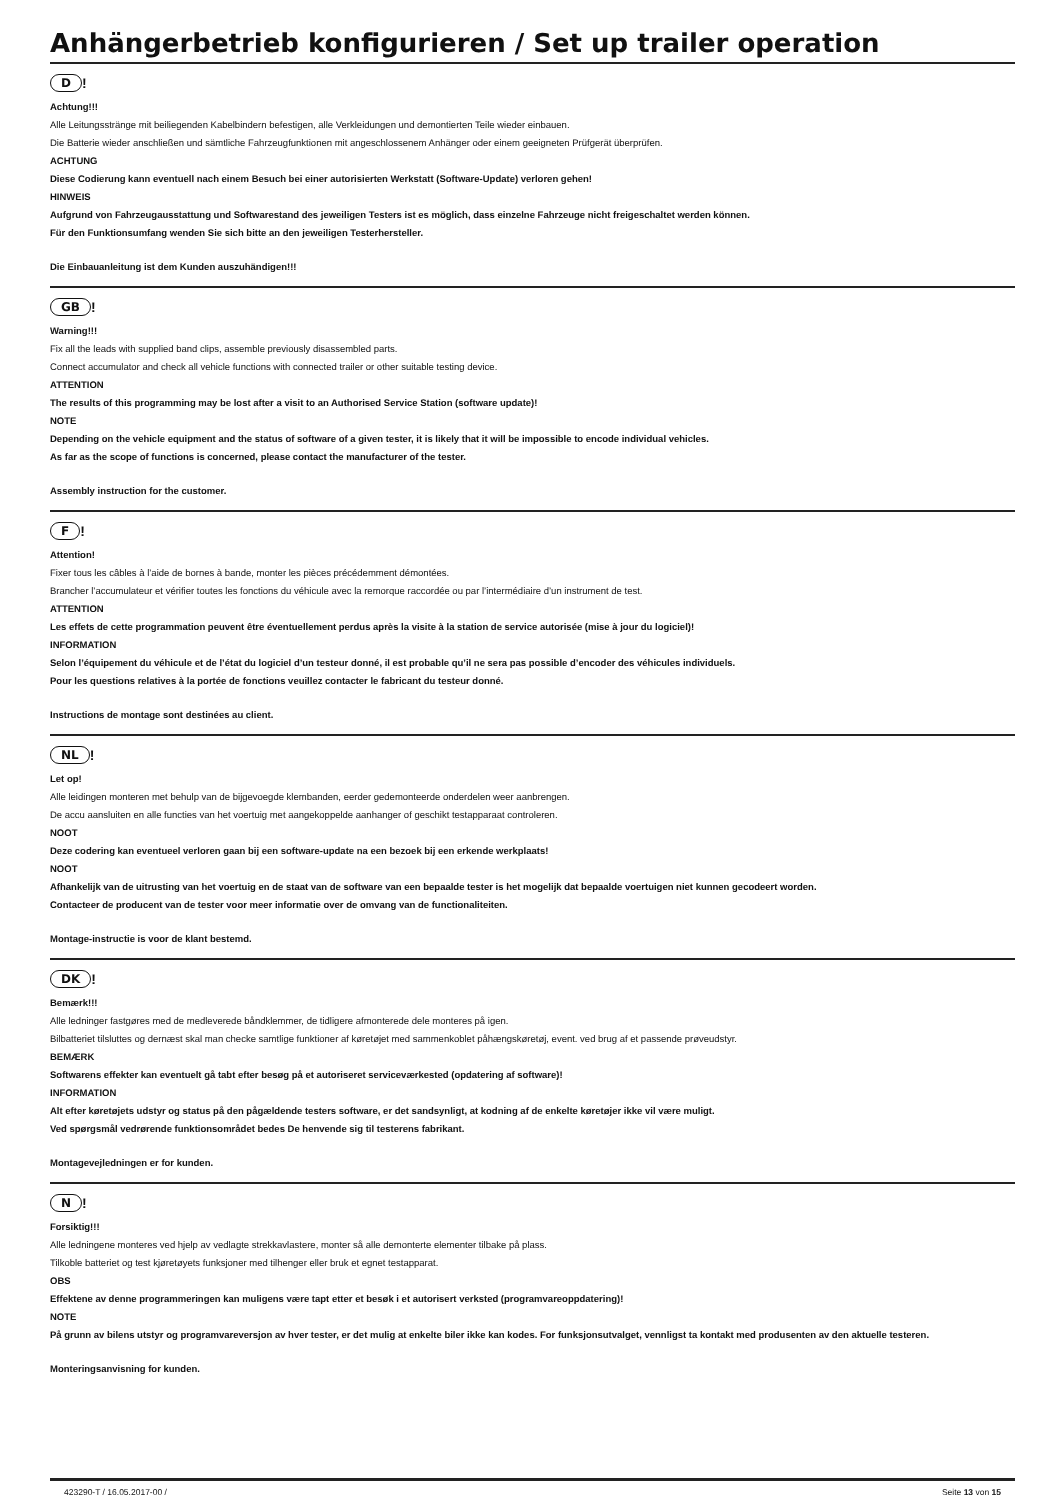Anhängerbetrieb konfigurieren / Set up trailer operation
D!
Achtung!!!
Alle Leitungsstränge mit beiliegenden Kabelbindern befestigen, alle Verkleidungen und demontierten Teile wieder einbauen.
Die Batterie wieder anschließen und sämtliche Fahrzeugfunktionen mit angeschlossenem Anhänger oder einem geeigneten Prüfgerät überprüfen.
ACHTUNG
Diese Codierung kann eventuell nach einem Besuch bei einer autorisierten Werkstatt (Software-Update) verloren gehen!
HINWEIS
Aufgrund von Fahrzeugausstattung und Softwarestand des jeweiligen Testers ist es möglich, dass einzelne Fahrzeuge nicht freigeschaltet werden können.
Für den Funktionsumfang wenden Sie sich bitte an den jeweiligen Testerhersteller.
Die Einbauanleitung ist dem Kunden auszuhändigen!!!
GB!
Warning!!!
Fix all the leads with supplied band clips, assemble previously disassembled parts.
Connect accumulator and check all vehicle functions with connected trailer or other suitable testing device.
ATTENTION
The results of this programming may be lost after a visit to an Authorised Service Station (software update)!
NOTE
Depending on the vehicle equipment and the status of software of a given tester, it is likely that it will be impossible to encode individual vehicles.
As far as the scope of functions is concerned, please contact the manufacturer of the tester.
Assembly instruction for the customer.
F!
Attention!
Fixer tous les câbles à l’aide de bornes à bande, monter les pièces précédemment démontées.
Brancher l’accumulateur et vérifier toutes les fonctions du véhicule avec la remorque raccordée ou par l’intermédiaire d’un instrument de test.
ATTENTION
Les effets de cette programmation peuvent être éventuellement perdus après la visite à la station de service autorisée (mise à jour du logiciel)!
INFORMATION
Selon l’équipement du véhicule et de l’état du logiciel d’un testeur donné, il est probable qu’il ne sera pas possible d’encoder des véhicules individuels.
Pour les questions relatives à la portée de fonctions veuillez contacter le fabricant du testeur donné.
Instructions de montage sont destinées au client.
NL!
Let op!
Alle leidingen monteren met behulp van de bijgevoegde klembanden, eerder gedemonteerde onderdelen weer aanbrengen.
De accu aansluiten en alle functies van het voertuig met aangekoppelde aanhanger of geschikt testapparaat controleren.
NOOT
Deze codering kan eventueel verloren gaan bij een software-update na een bezoek bij een erkende werkplaats!
NOOT
Afhankelijk van de uitrusting van het voertuig en de staat van de software van een bepaalde tester is het mogelijk dat bepaalde voertuigen niet kunnen gecodeert worden.
Contacteer de producent van de tester voor meer informatie over de omvang van de functionaliteiten.
Montage-instructie is voor de klant bestemd.
DK!
Bemærk!!!
Alle ledninger fastgøres med de medleverede båndklemmer, de tidligere afmonterede dele monteres på igen.
Bilbatteriet tilsluttes og dernæst skal man checke samtlige funktioner af køretøjet med sammenkoblet påhængskøretøj, event. ved brug af et passende prøveudstyr.
BEMÆRK
Softwarens effekter kan eventuelt gå tabt efter besøg på et autoriseret serviceværkested (opdatering af software)!
INFORMATION
Alt efter køretøjets udstyr og status på den pågældende testers software, er det sandsynligt, at kodning af de enkelte køretøjer ikke vil være muligt.
Ved spørgsmål vedrørende funktionsområdet bedes De henvende sig til testerens fabrikant.
Montagevejledningen er for kunden.
N!
Forsiktig!!!
Alle ledningene monteres ved hjelp av vedlagte strekkavlastere, monter så alle demonterte elementer tilbake på plass.
Tilkoble batteriet og test kjøretøyets funksjoner med tilhenger eller bruk et egnet testapparat.
OBS
Effektene av denne programmeringen kan muligens være tapt etter et besøk i et autorisert verksted (programvareoppdatering)!
NOTE
På grunn av bilens utstyr og programvareversjon av hver tester, er det mulig at enkelte biler ikke kan kodes. For funksjonsutvalget, vennligst ta kontakt med produsenten av den aktuelle testeren.
Monteringsanvisning for kunden.
423290-T / 16.05.2017-00 / Seite 13 von 15